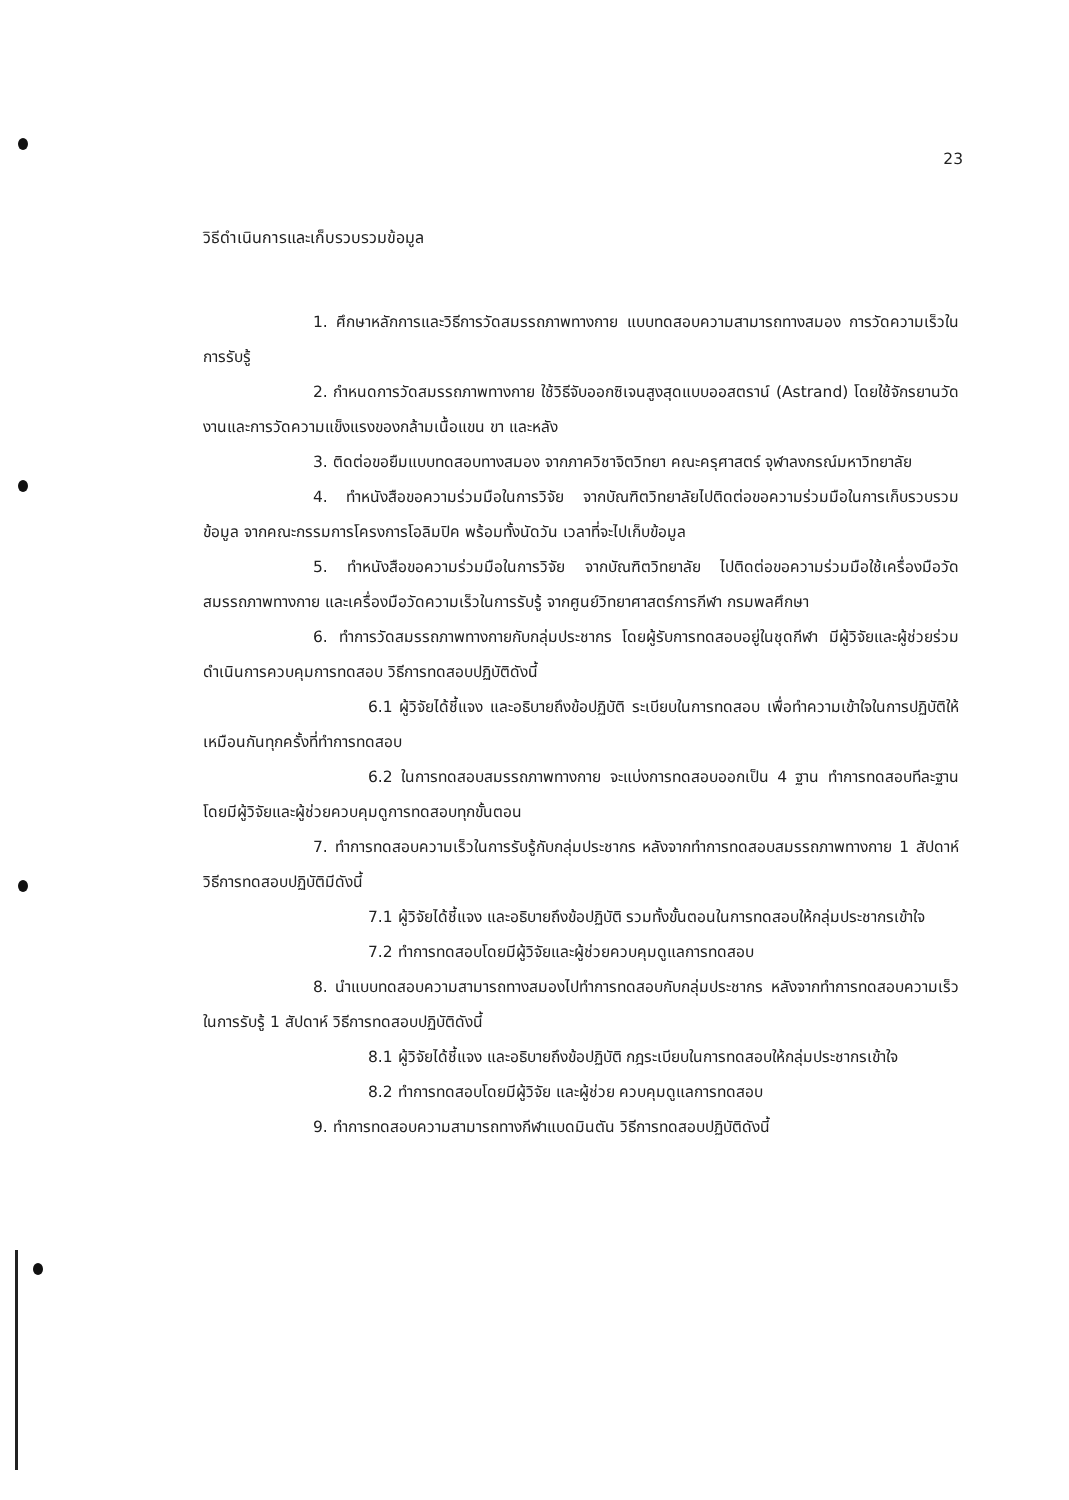23
วิธีดำเนินการและเก็บรวบรวมข้อมูล
1. ศึกษาหลักการและวิธีการวัดสมรรถภาพทางกาย แบบทดสอบความสามารถทางสมอง การวัดความเร็วในการรับรู้
2. กำหนดการวัดสมรรถภาพทางกาย ใช้วิธีจับออกซิเจนสูงสุดแบบออสตราน์ (Astrand) โดยใช้จักรยานวัดงานและการวัดความแข็งแรงของกล้ามเนื้อแขน ขา และหลัง
3. ติดต่อขอยืมแบบทดสอบทางสมอง จากภาควิชาจิตวิทยา คณะครุศาสตร์ จุฬาลงกรณ์มหาวิทยาลัย
4. ทำหนังสือขอความร่วมมือในการวิจัย จากบัณฑิตวิทยาลัยไปติดต่อขอความร่วมมือในการเก็บรวบรวมข้อมูล จากคณะกรรมการโครงการโอลิมปิค พร้อมทั้งนัดวัน เวลาที่จะไปเก็บข้อมูล
5. ทำหนังสือขอความร่วมมือในการวิจัย จากบัณฑิตวิทยาลัย ไปติดต่อขอความร่วมมือใช้เครื่องมือวัดสมรรถภาพทางกาย และเครื่องมือวัดความเร็วในการรับรู้ จากศูนย์วิทยาศาสตร์การกีฬา กรมพลศึกษา
6. ทำการวัดสมรรถภาพทางกายกับกลุ่มประชากร โดยผู้รับการทดสอบอยู่ในชุดกีฬา มีผู้วิจัยและผู้ช่วยร่วมดำเนินการควบคุมการทดสอบ วิธีการทดสอบปฏิบัติดังนี้
6.1 ผู้วิจัยได้ชี้แจง และอธิบายถึงข้อปฏิบัติ ระเบียบในการทดสอบ เพื่อทำความเข้าใจในการปฏิบัติให้เหมือนกันทุกครั้งที่ทำการทดสอบ
6.2 ในการทดสอบสมรรถภาพทางกาย จะแบ่งการทดสอบออกเป็น 4 ฐาน ทำการทดสอบทีละฐาน โดยมีผู้วิจัยและผู้ช่วยควบคุมดูการทดสอบทุกขั้นตอน
7. ทำการทดสอบความเร็วในการรับรู้กับกลุ่มประชากร หลังจากทำการทดสอบสมรรถภาพทางกาย 1 สัปดาห์ วิธีการทดสอบปฏิบัติมีดังนี้
7.1 ผู้วิจัยได้ชี้แจง และอธิบายถึงข้อปฏิบัติ รวมทั้งขั้นตอนในการทดสอบให้กลุ่มประชากรเข้าใจ
7.2 ทำการทดสอบโดยมีผู้วิจัยและผู้ช่วยควบคุมดูแลการทดสอบ
8. นำแบบทดสอบความสามารถทางสมองไปทำการทดสอบกับกลุ่มประชากร หลังจากทำการทดสอบความเร็วในการรับรู้ 1 สัปดาห์ วิธีการทดสอบปฏิบัติดังนี้
8.1 ผู้วิจัยได้ชี้แจง และอธิบายถึงข้อปฏิบัติ กฎระเบียบในการทดสอบให้กลุ่มประชากรเข้าใจ
8.2 ทำการทดสอบโดยมีผู้วิจัย และผู้ช่วย ควบคุมดูแลการทดสอบ
9. ทำการทดสอบความสามารถทางกีฬาแบดมินตัน วิธีการทดสอบปฏิบัติดังนี้